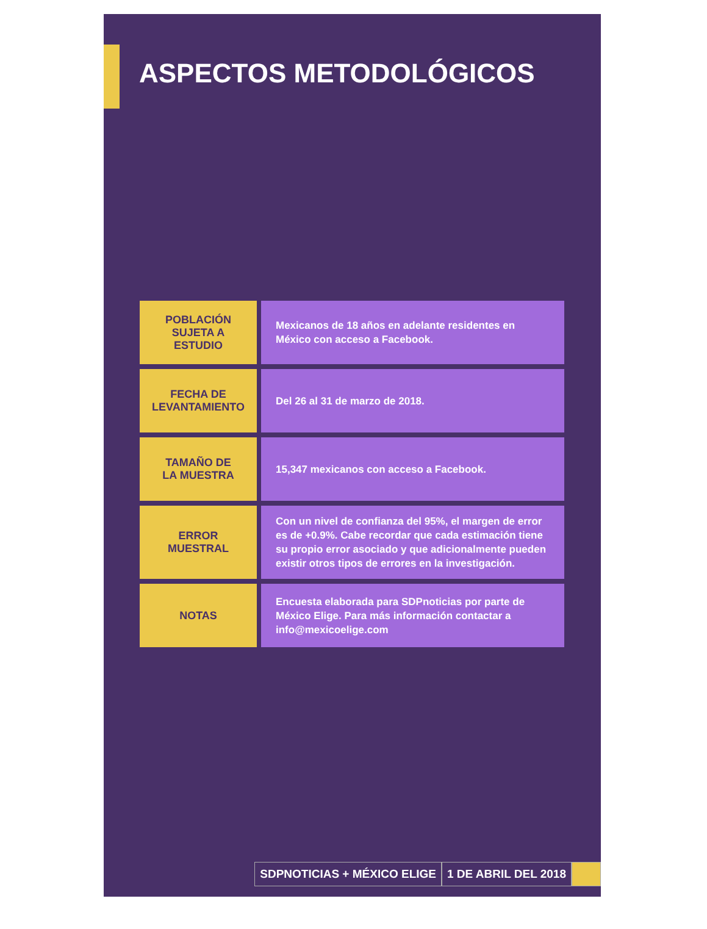ASPECTOS METODOLÓGICOS
| POBLACIÓN SUJETA A ESTUDIO | Mexicanos de 18 años en adelante residentes en México con acceso a Facebook. |
| FECHA DE LEVANTAMIENTO | Del 26 al 31 de marzo de 2018. |
| TAMAÑO DE LA MUESTRA | 15,347 mexicanos con acceso a Facebook. |
| ERROR MUESTRAL | Con un nivel de confianza del 95%, el margen de error es de +0.9%. Cabe recordar que cada estimación tiene su propio error asociado y que adicionalmente pueden existir otros tipos de errores en la investigación. |
| NOTAS | Encuesta elaborada para SDPnoticias por parte de México Elige. Para más información contactar a info@mexicoelige.com |
SDPNOTICIAS + MÉXICO ELIGE 1 DE ABRIL DEL 2018